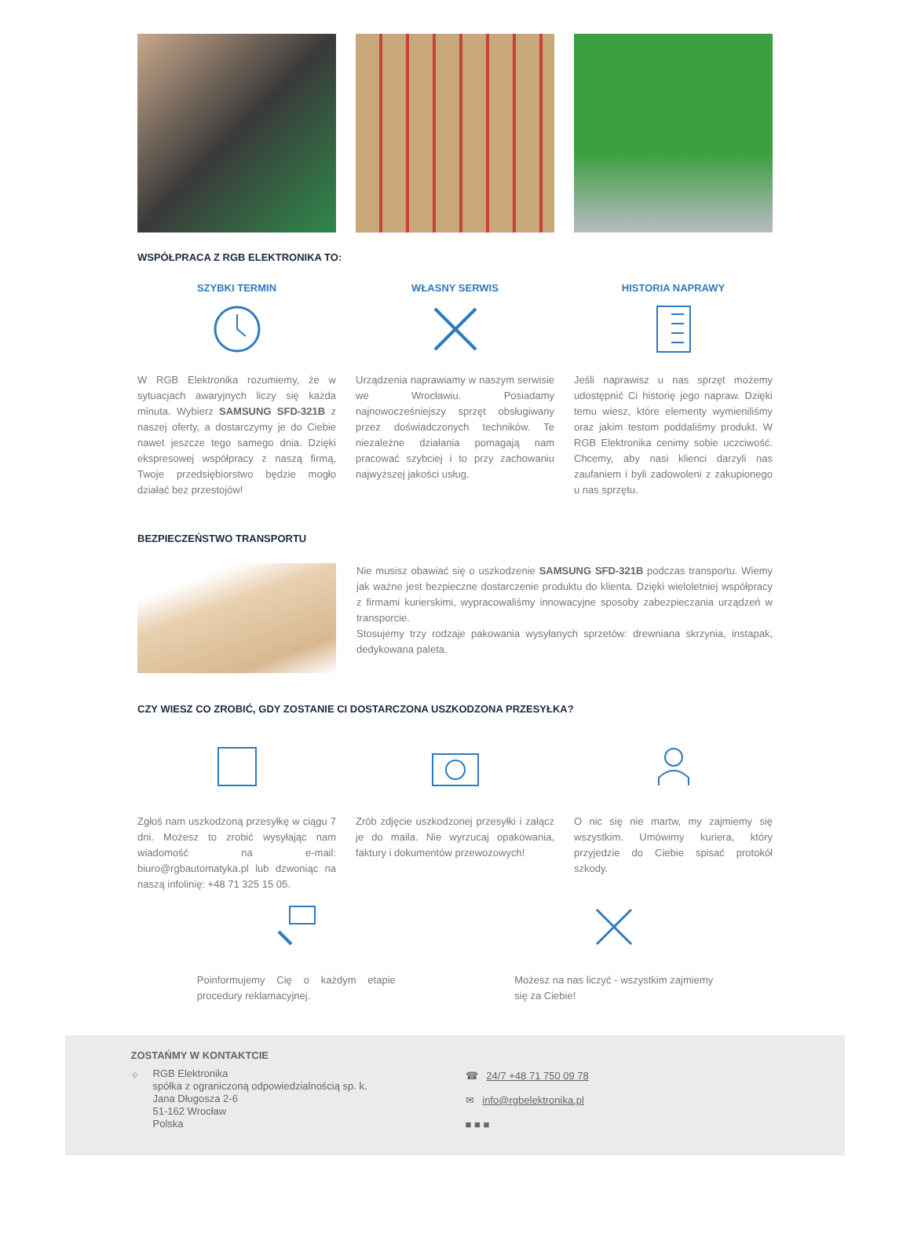WSPÓŁPRACA Z RGB ELEKTRONIKA TO:
SZYBKI TERMIN
W RGB Elektronika rozumiemy, że w sytuacjach awaryjnych liczy się każda minuta. Wybierz SAMSUNG SFD-321B z naszej oferty, a dostarczymy je do Ciebie nawet jeszcze tego samego dnia. Dzięki ekspresowej współpracy z naszą firmą, Twoje przedsiębiorstwo będzie mogło działać bez przestojów!
WŁASNY SERWIS
Urządzenia naprawiamy w naszym serwisie we Wrocławiu. Posiadamy najnowocześniejszy sprzęt obsługiwany przez doświadczonych techników. Te niezależne działania pomagają nam pracować szybciej i to przy zachowaniu najwyższej jakości usług.
HISTORIA NAPRAWY
Jeśli naprawisz u nas sprzęt możemy udostępnić Ci historię jego napraw. Dzięki temu wiesz, które elementy wymieniliśmy oraz jakim testom poddaliśmy produkt. W RGB Elektronika cenimy sobie uczciwość. Chcemy, aby nasi klienci darzyli nas zaufaniem i byli zadowoleni z zakupionego u nas sprzętu.
BEZPIECZEŃSTWO TRANSPORTU
Nie musisz obawiać się o uszkodzenie SAMSUNG SFD-321B podczas transportu. Wiemy jak ważne jest bezpieczne dostarczenie produktu do klienta. Dzięki wieloletniej współpracy z firmami kurierskimi, wypracowaliśmy innowacyjne sposoby zabezpieczania urządzeń w transporcie.
Stosujemy trzy rodzaje pakowania wysyłanych sprzetów: drewniana skrzynia, instapak, dedykowana paleta.
CZY WIESZ CO ZROBIĆ, GDY ZOSTANIE CI DOSTARCZONA USZKODZONA PRZESYŁKA?
Zgłoś nam uszkodzoną przesyłkę w ciągu 7 dni. Możesz to zrobić wysyłając nam wiadomość na e-mail: biuro@rgbautomatyka.pl lub dzwoniąc na naszą infolinię: +48 71 325 15 05.
Zrób zdjęcie uszkodzonej przesyłki i załącz je do maila. Nie wyrzucaj opakowania, faktury i dokumentów przewozowych!
O nic się nie martw, my zajmiemy się wszystkim. Umówimy kuriera, który przyjedzie do Ciebie spisać protokół szkody.
Poinformujemy Cię o każdym etapie procedury reklamacyjnej.
Możesz na nas liczyć - wszystkim zajmiemy się za Ciebie!
ZOSTAŃMY W KONTAKTCIE
⌖
RGB Elektronika
spółka z ograniczoną odpowiedzialnością sp. k.
Jana Długosza 2-6
51-162 Wrocław
Polska
☎ 24/7 +48 71 750 09 78
✉ info@rgbelektronika.pl
■ ■ ■